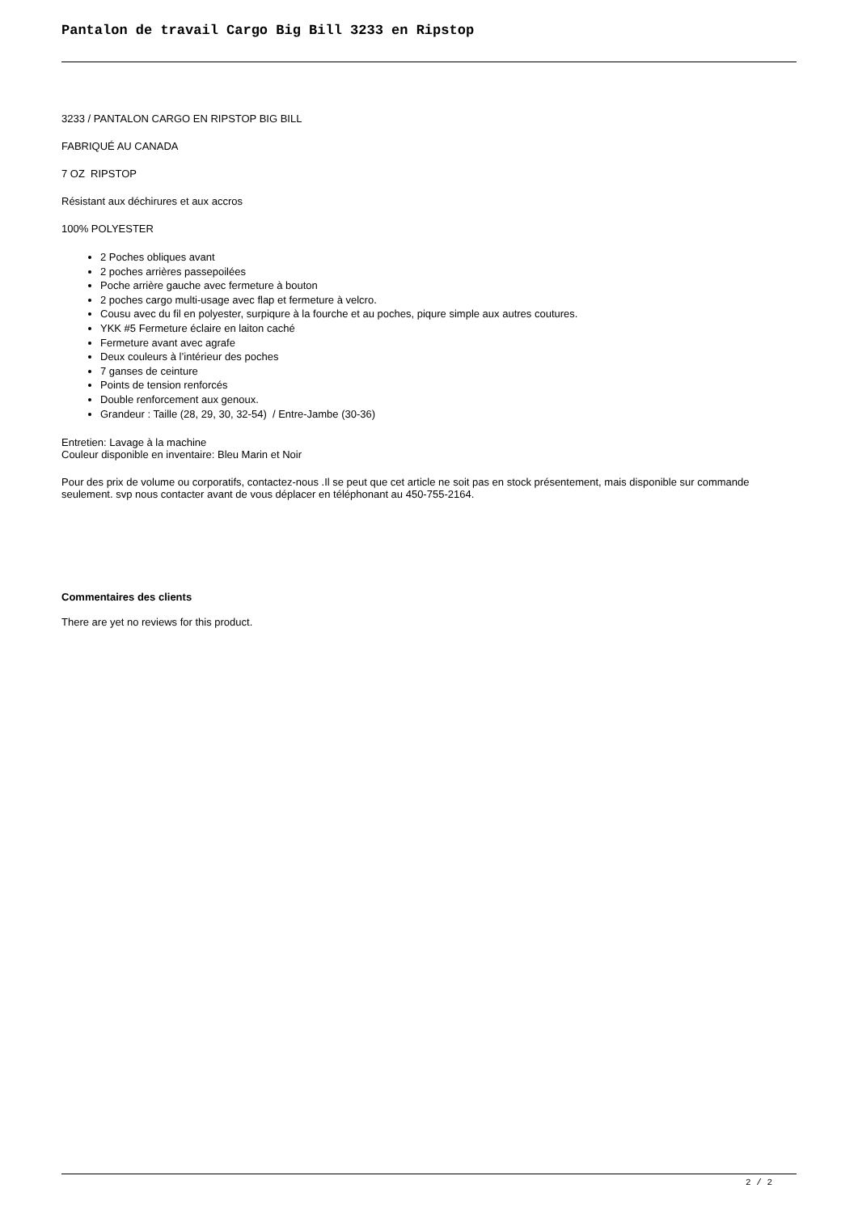Pantalon de travail Cargo Big Bill 3233 en Ripstop
3233 / PANTALON CARGO EN RIPSTOP BIG BILL
FABRIQUÉ AU CANADA
7 OZ RIPSTOP
Résistant aux déchirures et aux accros
100% POLYESTER
2 Poches obliques avant
2 poches arrières passepoilées
Poche arrière gauche avec fermeture à bouton
2 poches cargo multi-usage avec flap et fermeture à velcro.
Cousu avec du fil en polyester, surpiqure à la fourche et au poches, piqure simple aux autres coutures.
YKK #5 Fermeture éclaire en laiton caché
Fermeture avant avec agrafe
Deux couleurs à l’intérieur des poches
7 ganses de ceinture
Points de tension renforcés
Double renforcement aux genoux.
Grandeur : Taille (28, 29, 30, 32-54) / Entre-Jambe (30-36)
Entretien: Lavage à la machine
Couleur disponible en inventaire: Bleu Marin et Noir
Pour des prix de volume ou corporatifs, contactez-nous .Il se peut que cet article ne soit pas en stock présentement, mais disponible sur commande seulement. svp nous contacter avant de vous déplacer en téléphonant au 450-755-2164.
Commentaires des clients
There are yet no reviews for this product.
2 / 2